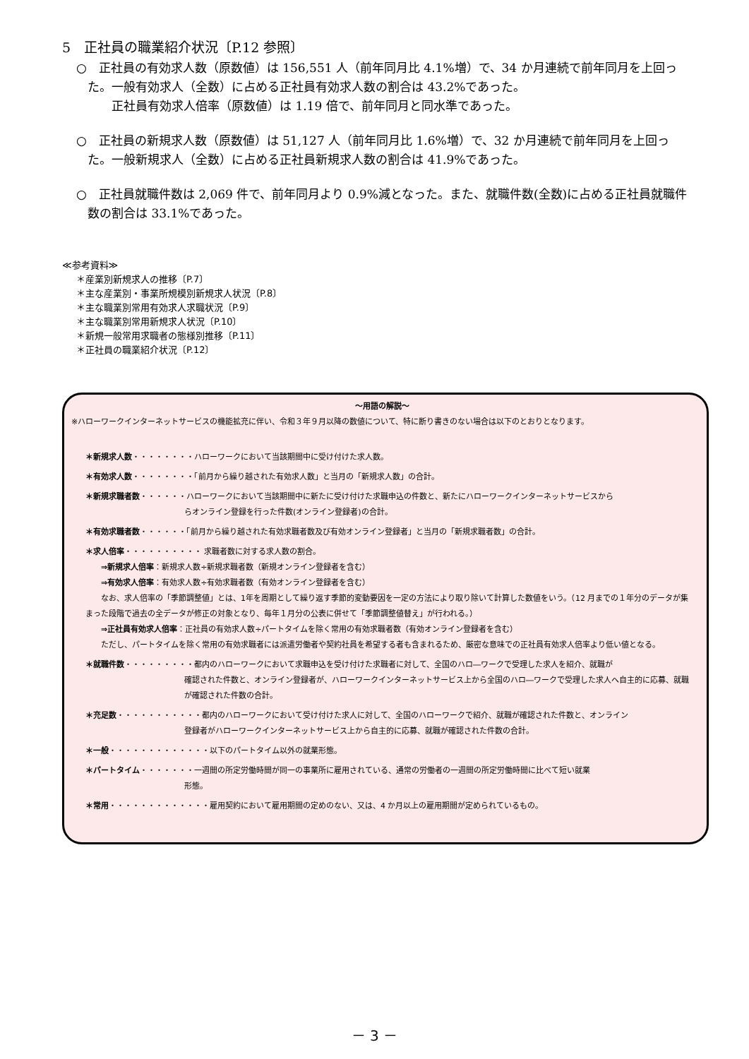5　正社員の職業紹介状況〔P.12 参照〕
○　正社員の有効求人数（原数値）は 156,551 人（前年同月比 4.1%増）で、34 か月連続で前年同月を上回った。一般有効求人（全数）に占める正社員有効求人数の割合は 43.2%であった。
　　正社員有効求人倍率（原数値）は 1.19 倍で、前年同月と同水準であった。
○　正社員の新規求人数（原数値）は 51,127 人（前年同月比 1.6%増）で、32 か月連続で前年同月を上回った。一般新規求人（全数）に占める正社員新規求人数の割合は 41.9%であった。
○　正社員就職件数は 2,069 件で、前年同月より 0.9%減となった。また、就職件数(全数)に占める正社員就職件数の割合は 33.1%であった。
≪参考資料≫
＊産業別新規求人の推移〔P.7〕
＊主な産業別・事業所規模別新規求人状況〔P.8〕
＊主な職業別常用有効求人求職状況〔P.9〕
＊主な職業別常用新規求人状況〔P.10〕
＊新規一般常用求職者の態様別推移〔P.11〕
＊正社員の職業紹介状況〔P.12〕
～用語の解説～
※ハローワークインターネットサービスの機能拡充に伴い、令和３年９月以降の数値について、特に断り書きのない場合は以下のとおりとなります。
＊新規求人数・・・・・・・・ハローワークにおいて当該期間中に受け付けた求人数。
＊有効求人数・・・・・・・・「前月から繰り越された有効求人数」と当月の「新規求人数」の合計。
＊新規求職者数・・・・・・ハローワークにおいて当該期間中に新たに受け付けた求職申込の件数と、新たにハローワークインターネットサービスから
らオンライン登録を行った件数(オンライン登録者)の合計。
＊有効求職者数・・・・・・「前月から繰り越された有効求職者数及び有効オンライン登録者」と当月の「新規求職者数」の合計。
＊求人倍率・・・・・・・・・・ 求職者数に対する求人数の割合。
　　⇒新規求人倍率：新規求人数÷新規求職者数（新規オンライン登録者を含む）
　　⇒有効求人倍率：有効求人数÷有効求職者数（有効オンライン登録者を含む）
　　なお、求人倍率の「季節調整値」とは、1年を周期として繰り返す季節的変動要因を一定の方法により取り除いて計算した数値をいう。（12 月までの１年分のデータが集まった段階で過去の全データが修正の対象となり、毎年１月分の公表に併せて「季節調整値替え」が行われる。）
　　⇒正社員有効求人倍率：正社員の有効求人数÷パートタイムを除く常用の有効求職者数（有効オンライン登録者を含む）
　　ただし、パートタイムを除く常用の有効求職者には派遣労働者や契約社員を希望する者も含まれるため、厳密な意味での正社員有効求人倍率より低い値となる。
＊就職件数・・・・・・・・・都内のハローワークにおいて求職申込を受け付けた求職者に対して、全国のハロ―ワークで受理した求人を紹介、就職が
確認された件数と、オンライン登録者が、ハローワークインターネットサービス上から全国のハロ―ワークで受理した求人へ自主的に応募、就職が確認された件数の合計。
＊充足数・・・・・・・・・・・都内のハローワークにおいて受け付けた求人に対して、全国のハローワークで紹介、就職が確認された件数と、オンライン
登録者がハローワークインターネットサービス上から自主的に応募、就職が確認された件数の合計。
＊一般・・・・・・・・・・・・・以下のパートタイム以外の就業形態。
＊パートタイム・・・・・・・一週間の所定労働時間が同一の事業所に雇用されている、通常の労働者の一週間の所定労働時間に比べて短い就業
形態。
＊常用・・・・・・・・・・・・・雇用契約において雇用期間の定めのない、又は、4 か月以上の雇用期間が定められているもの。
－ 3 －